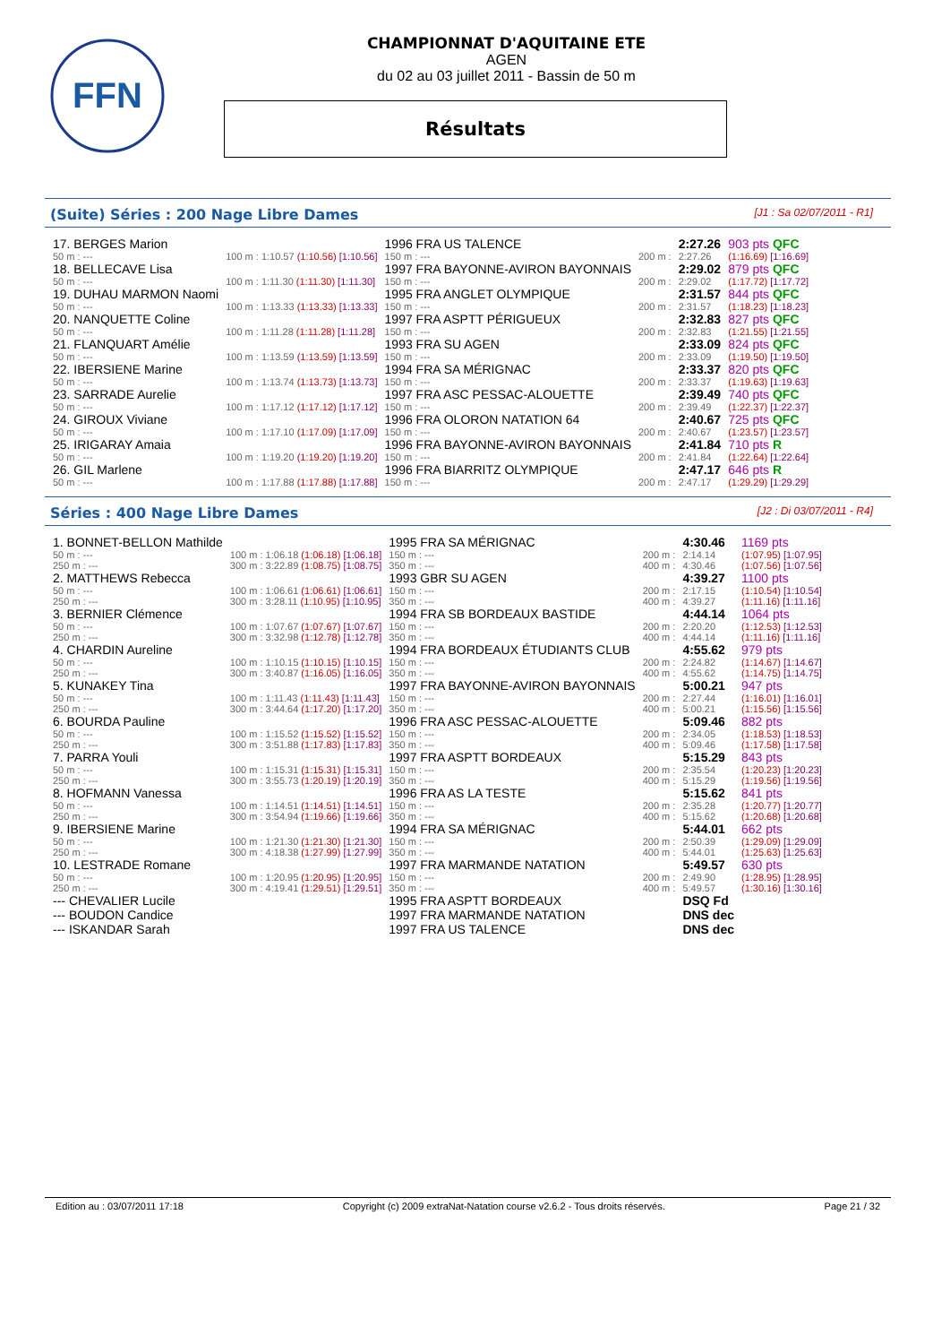FFN
CHAMPIONNAT D'AQUITAINE ETE
AGEN
du 02 au 03 juillet 2011 - Bassin de 50 m
Résultats
(Suite) Séries : 200 Nage Libre Dames [J1 : Sa 02/07/2011 - R1]
| 17. BERGES Marion | | 1996 FRA US TALENCE | | 2:27.26 | 903 pts QFC |
| 50 m : --- | 100 m : 1:10.57 (1:10.56) [1:10.56] | 150 m : --- | 200 m : | 2:27.26 | (1:16.69) [1:16.69] |
| 18. BELLECAVE Lisa | | 1997 FRA BAYONNE-AVIRON BAYONNAIS | | 2:29.02 | 879 pts QFC |
| 50 m : --- | 100 m : 1:11.30 (1:11.30) [1:11.30] | 150 m : --- | 200 m : | 2:29.02 | (1:17.72) [1:17.72] |
| 19. DUHAU MARMON Naomi | | 1995 FRA ANGLET OLYMPIQUE | | 2:31.57 | 844 pts QFC |
| 50 m : --- | 100 m : 1:13.33 (1:13.33) [1:13.33] | 150 m : --- | 200 m : | 2:31.57 | (1:18.23) [1:18.23] |
| 20. NANQUETTE Coline | | 1997 FRA ASPTT PÉRIGUEUX | | 2:32.83 | 827 pts QFC |
| 50 m : --- | 100 m : 1:11.28 (1:11.28) [1:11.28] | 150 m : --- | 200 m : | 2:32.83 | (1:21.55) [1:21.55] |
| 21. FLANQUART Amélie | | 1993 FRA SU AGEN | | 2:33.09 | 824 pts QFC |
| 50 m : --- | 100 m : 1:13.59 (1:13.59) [1:13.59] | 150 m : --- | 200 m : | 2:33.09 | (1:19.50) [1:19.50] |
| 22. IBERSIENE Marine | | 1994 FRA SA MÉRIGNAC | | 2:33.37 | 820 pts QFC |
| 50 m : --- | 100 m : 1:13.74 (1:13.73) [1:13.73] | 150 m : --- | 200 m : | 2:33.37 | (1:19.63) [1:19.63] |
| 23. SARRADE Aurelie | | 1997 FRA ASC PESSAC-ALOUETTE | | 2:39.49 | 740 pts QFC |
| 50 m : --- | 100 m : 1:17.12 (1:17.12) [1:17.12] | 150 m : --- | 200 m : | 2:39.49 | (1:22.37) [1:22.37] |
| 24. GIROUX Viviane | | 1996 FRA OLORON NATATION 64 | | 2:40.67 | 725 pts QFC |
| 50 m : --- | 100 m : 1:17.10 (1:17.09) [1:17.09] | 150 m : --- | 200 m : | 2:40.67 | (1:23.57) [1:23.57] |
| 25. IRIGARAY Amaia | | 1996 FRA BAYONNE-AVIRON BAYONNAIS | | 2:41.84 | 710 pts R |
| 50 m : --- | 100 m : 1:19.20 (1:19.20) [1:19.20] | 150 m : --- | 200 m : | 2:41.84 | (1:22.64) [1:22.64] |
| 26. GIL Marlene | | 1996 FRA BIARRITZ OLYMPIQUE | | 2:47.17 | 646 pts R |
| 50 m : --- | 100 m : 1:17.88 (1:17.88) [1:17.88] | 150 m : --- | 200 m : | 2:47.17 | (1:29.29) [1:29.29] |
Séries : 400 Nage Libre Dames [J2 : Di 03/07/2011 - R4]
| 1. BONNET-BELLON Mathilde | | 1995 FRA SA MÉRIGNAC | | 4:30.46 | 1169 pts |
| 50 m : --- | 100 m : 1:06.18 (1:06.18) [1:06.18] | 150 m : --- | 200 m : | 2:14.14 | (1:07.95) [1:07.95] |
| 250 m : --- | 300 m : 3:22.89 (1:08.75) [1:08.75] | 350 m : --- | 400 m : | 4:30.46 | (1:07.56) [1:07.56] |
| 2. MATTHEWS Rebecca | | 1993 GBR SU AGEN | | 4:39.27 | 1100 pts |
| 50 m : --- | 100 m : 1:06.61 (1:06.61) [1:06.61] | 150 m : --- | 200 m : | 2:17.15 | (1:10.54) [1:10.54] |
| 250 m : --- | 300 m : 3:28.11 (1:10.95) [1:10.95] | 350 m : --- | 400 m : | 4:39.27 | (1:11.16) [1:11.16] |
| 3. BERNIER Clémence | | 1994 FRA SB BORDEAUX BASTIDE | | 4:44.14 | 1064 pts |
| 50 m : --- | 100 m : 1:07.67 (1:07.67) [1:07.67] | 150 m : --- | 200 m : | 2:20.20 | (1:12.53) [1:12.53] |
| 250 m : --- | 300 m : 3:32.98 (1:12.78) [1:12.78] | 350 m : --- | 400 m : | 4:44.14 | (1:11.16) [1:11.16] |
| 4. CHARDIN Aureline | | 1994 FRA BORDEAUX ÉTUDIANTS CLUB | | 4:55.62 | 979 pts |
| 50 m : --- | 100 m : 1:10.15 (1:10.15) [1:10.15] | 150 m : --- | 200 m : | 2:24.82 | (1:14.67) [1:14.67] |
| 250 m : --- | 300 m : 3:40.87 (1:16.05) [1:16.05] | 350 m : --- | 400 m : | 4:55.62 | (1:14.75) [1:14.75] |
| 5. KUNAKEY Tina | | 1997 FRA BAYONNE-AVIRON BAYONNAIS | | 5:00.21 | 947 pts |
| 50 m : --- | 100 m : 1:11.43 (1:11.43) [1:11.43] | 150 m : --- | 200 m : | 2:27.44 | (1:16.01) [1:16.01] |
| 250 m : --- | 300 m : 3:44.64 (1:17.20) [1:17.20] | 350 m : --- | 400 m : | 5:00.21 | (1:15.56) [1:15.56] |
| 6. BOURDA Pauline | | 1996 FRA ASC PESSAC-ALOUETTE | | 5:09.46 | 882 pts |
| 50 m : --- | 100 m : 1:15.52 (1:15.52) [1:15.52] | 150 m : --- | 200 m : | 2:34.05 | (1:18.53) [1:18.53] |
| 250 m : --- | 300 m : 3:51.88 (1:17.83) [1:17.83] | 350 m : --- | 400 m : | 5:09.46 | (1:17.58) [1:17.58] |
| 7. PARRA Youli | | 1997 FRA ASPTT BORDEAUX | | 5:15.29 | 843 pts |
| 50 m : --- | 100 m : 1:15.31 (1:15.31) [1:15.31] | 150 m : --- | 200 m : | 2:35.54 | (1:20.23) [1:20.23] |
| 250 m : --- | 300 m : 3:55.73 (1:20.19) [1:20.19] | 350 m : --- | 400 m : | 5:15.29 | (1:19.56) [1:19.56] |
| 8. HOFMANN Vanessa | | 1996 FRA AS LA TESTE | | 5:15.62 | 841 pts |
| 50 m : --- | 100 m : 1:14.51 (1:14.51) [1:14.51] | 150 m : --- | 200 m : | 2:35.28 | (1:20.77) [1:20.77] |
| 250 m : --- | 300 m : 3:54.94 (1:19.66) [1:19.66] | 350 m : --- | 400 m : | 5:15.62 | (1:20.68) [1:20.68] |
| 9. IBERSIENE Marine | | 1994 FRA SA MÉRIGNAC | | 5:44.01 | 662 pts |
| 50 m : --- | 100 m : 1:21.30 (1:21.30) [1:21.30] | 150 m : --- | 200 m : | 2:50.39 | (1:29.09) [1:29.09] |
| 250 m : --- | 300 m : 4:18.38 (1:27.99) [1:27.99] | 350 m : --- | 400 m : | 5:44.01 | (1:25.63) [1:25.63] |
| 10. LESTRADE Romane | | 1997 FRA MARMANDE NATATION | | 5:49.57 | 630 pts |
| 50 m : --- | 100 m : 1:20.95 (1:20.95) [1:20.95] | 150 m : --- | 200 m : | 2:49.90 | (1:28.95) [1:28.95] |
| 250 m : --- | 300 m : 4:19.41 (1:29.51) [1:29.51] | 350 m : --- | 400 m : | 5:49.57 | (1:30.16) [1:30.16] |
| --- CHEVALIER Lucile | | 1995 FRA ASPTT BORDEAUX | | DSQ Fd | |
| --- BOUDON Candice | | 1997 FRA MARMANDE NATATION | | DNS dec | |
| --- ISKANDAR Sarah | | 1997 FRA US TALENCE | | DNS dec | |
Edition au : 03/07/2011 17:18 Copyright (c) 2009 extraNat-Natation course v2.6.2 - Tous droits réservés. Page 21 / 32